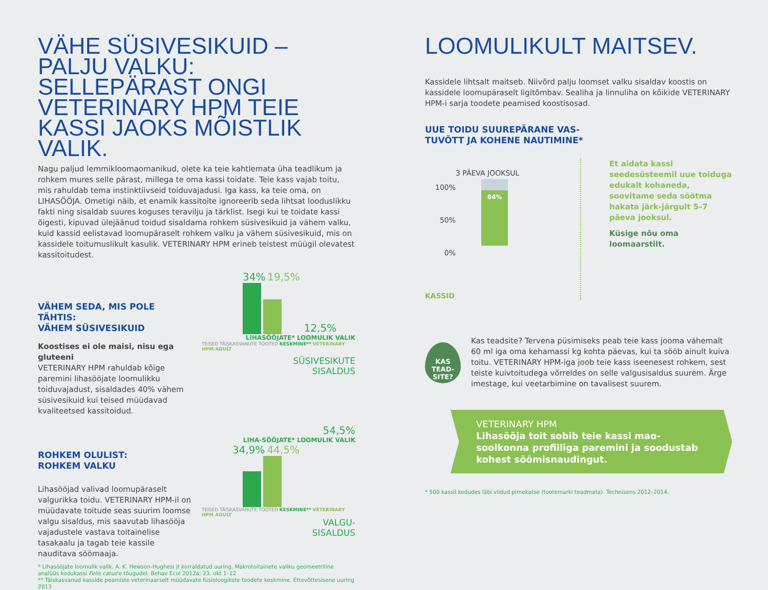VÄHE SÜSIVESIKUID – PALJU VALKU: SELLEPÄRAST ONGI VETERINARY HPM TEIE KASSI JAOKS MÕISTLIK VALIK.
Nagu paljud lemmikloomaomanikud, olete ka teie kahtlemata üha teadlikum ja rohkem mures selle pärast, millega te oma kassi toidate. Teie kass vajab toitu, mis rahuldab tema instinktiivseid toiduvajadusi. Iga kass, ka teie oma, on LIHASÖÖJA. Ometigi näib, et enamik kassitoite ignoreerib seda lihtsat looduslikku fakti ning sisaldab suures koguses teravilju ja tärklist. Isegi kui te toidate kassi õigesti, kipuvad ülejäänud toidud sisaldama rohkem süsivesikuid ja vähem valku, kuid kassid eelistavad loomupäraselt rohkem valku ja vähem süsivesikuid, mis on kassidele toitumuslikult kasulik. VETERINARY HPM erineb teistest müügil olevatest kassitoitudest.
VÄHEM SEDA, MIS POLE TÄHTIS:
VÄHEM SÜSIVESIKUID
Koostises ei ole maisi, nisu ega gluteeni
VETERINARY HPM rahuldab kõige paremini lihasööjate loomulikku toiduvajadust, sisaldades 40% vähem süsivesikuid kui teised müüdavad kvaliteetsed kassitoidud.
34% 19,5%
12,5%
LIHASÖÖJATE* LOOMULIK VALIK
TEISED TÄISKASVANUTE TOOTED KESKMINE** VETERINARY HPM ADULT
SÜSIVESIKUTE
SISALDUS
ROHKEM OLULIST:
ROHKEM VALKU
Lihasööjad valivad loomupäraselt valgurikka toidu. VETERINARY HPM-il on müüdavate toitude seas suurim loomse valgu sisaldus, mis saavutab lihasööja vajadustele vastava toitainelise tasakaalu ja tagab teie kassile nauditava söömaaja.
54,5%
LIHA-SÖÖJATE* LOOMULIK VALIK
34,9% 44,5%
TEISED TÄISKASVANUTE TOOTED KESKMINE** VETERINARY HPM ADULT
VALGU-
SISALDUS
* Lihasööjate loomulik valik. A. K. Hewson-Hughesi jt korraldatud uuring. Makrotoitainete valiku geomeetriline analüüs kodukassi Felis catus'e tõugudel. Behav Ecol 2012a; 23. okt 1–12
** Täiskasvanud kasside peamiste veterinaarselt müüdavate füsioloogiliste toodete keskmine. Ettevõttesisene uuring 2013
LOOMULIKULT MAITSEV.
Kassidele lihtsalt maitseb. Niivõrd palju loomset valku sisaldav koostis on kassidele loomupäraselt ligitõmbav. Sealiha ja linnuliha on kõikide VETERINARY HPM-i sarja toodete peamised koostisosad.
UUE TOIDU SUUREPÄRANE VAS-
TUVÕTT JA KOHENE NAUTIMINE*
3 PÄEVA JOOKSUL
100%
50%
0%
84%
KASSID
Et aidata kassi seedesüsteemil uue toiduga edukalt kohaneda, soovitame seda söötma hakata järk-järgult 5–7 päeva jooksul.
Küsige nõu oma loomaarstilt.
KAS TEAD-SITE?
Kas teadsite? Tervena püsimiseks peab teie kass jooma vähemalt 60 ml iga oma kehamassi kg kohta päevas, kui ta sööb ainult kuiva toitu. VETERINARY HPM-iga joob teie kass iseenesest rohkem, sest teiste kuivtoitudega võrreldes on selle valgusisaldus suurem. Ärge imestage, kui veetarbimine on tavalisest suurem.
VETERINARY HPM
Lihasööja toit sobib teie kassi mao-soolkonna profiiliga paremini ja soodustab kohest söömisnaudingut.
* 500 kassil kodudes läbi viidud pimekatse (tootemarki teadmata). Technisens 2012–2014.